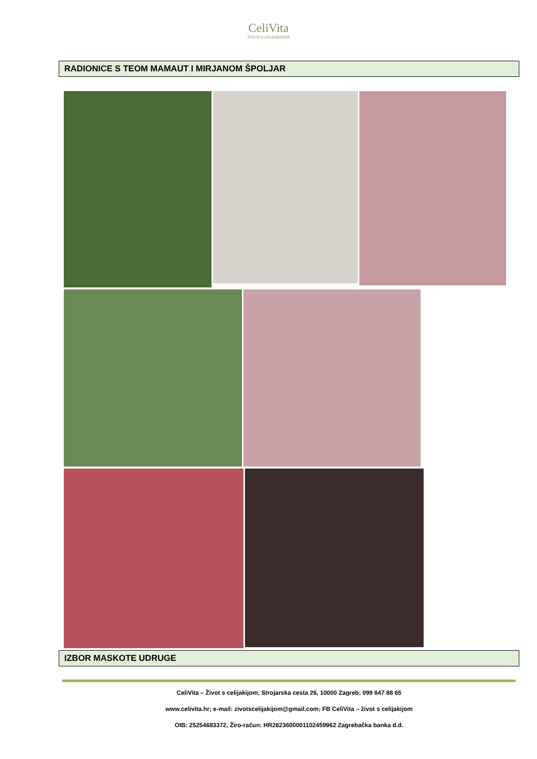CeliVita
ŽIVOT S CELIJAKIJOM
RADIONICE S TEOM MAMAUT I MIRJANOM ŠPOLJAR
IZBOR MASKOTE UDRUGE
CeliVita – Život s celijakijom, Strojarska cesta 26, 10000 Zagreb; 099 847 88 65
www.celivita.hr; e-mail: zivotscelijakijom@gmail.com; FB CeliVita – život s celijakijom
OIB: 25254683372, Žiro-račun: HR2823600001102459962 Zagrebačka banka d.d.